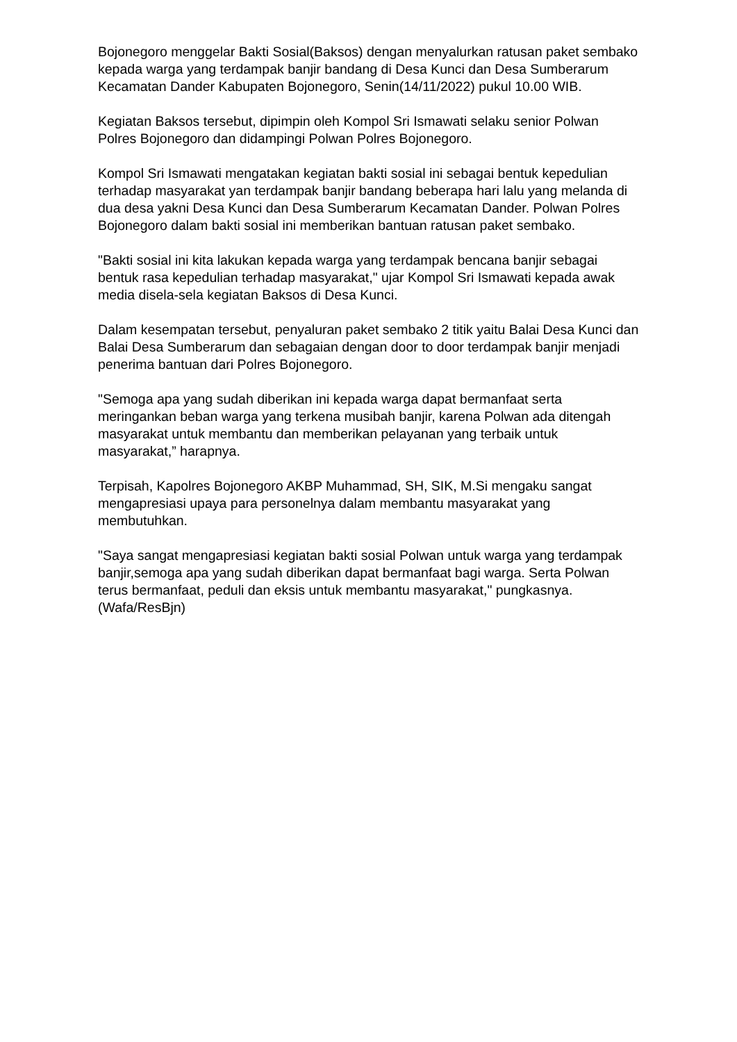Bojonegoro menggelar Bakti Sosial(Baksos) dengan menyalurkan ratusan paket sembako kepada warga yang terdampak banjir bandang di Desa Kunci dan Desa Sumberarum Kecamatan Dander Kabupaten Bojonegoro, Senin(14/11/2022) pukul 10.00 WIB.
Kegiatan Baksos tersebut, dipimpin oleh Kompol Sri Ismawati selaku senior Polwan Polres Bojonegoro dan didampingi Polwan Polres Bojonegoro.
Kompol Sri Ismawati mengatakan kegiatan bakti sosial ini sebagai bentuk kepedulian terhadap masyarakat yan terdampak banjir bandang beberapa hari lalu yang melanda di dua desa yakni Desa Kunci dan Desa Sumberarum Kecamatan Dander. Polwan Polres Bojonegoro dalam bakti sosial ini memberikan bantuan ratusan paket sembako.
"Bakti sosial ini kita lakukan kepada warga yang terdampak bencana banjir sebagai bentuk rasa kepedulian terhadap masyarakat," ujar Kompol Sri Ismawati kepada awak media disela-sela kegiatan Baksos di Desa Kunci.
Dalam kesempatan tersebut, penyaluran paket sembako 2 titik yaitu Balai Desa Kunci dan Balai Desa Sumberarum dan sebagaian dengan door to door terdampak banjir menjadi penerima bantuan dari Polres Bojonegoro.
"Semoga apa yang sudah diberikan ini kepada warga dapat bermanfaat serta meringankan beban warga yang terkena musibah banjir, karena Polwan ada ditengah masyarakat untuk membantu dan memberikan pelayanan yang terbaik untuk masyarakat,” harapnya.
Terpisah, Kapolres Bojonegoro AKBP Muhammad, SH, SIK, M.Si mengaku sangat mengapresiasi upaya para personelnya dalam membantu masyarakat yang membutuhkan.
"Saya sangat mengapresiasi kegiatan bakti sosial Polwan untuk warga yang terdampak banjir,semoga apa yang sudah diberikan dapat bermanfaat bagi warga. Serta Polwan terus bermanfaat, peduli dan eksis untuk membantu masyarakat," pungkasnya. (Wafa/ResBjn)